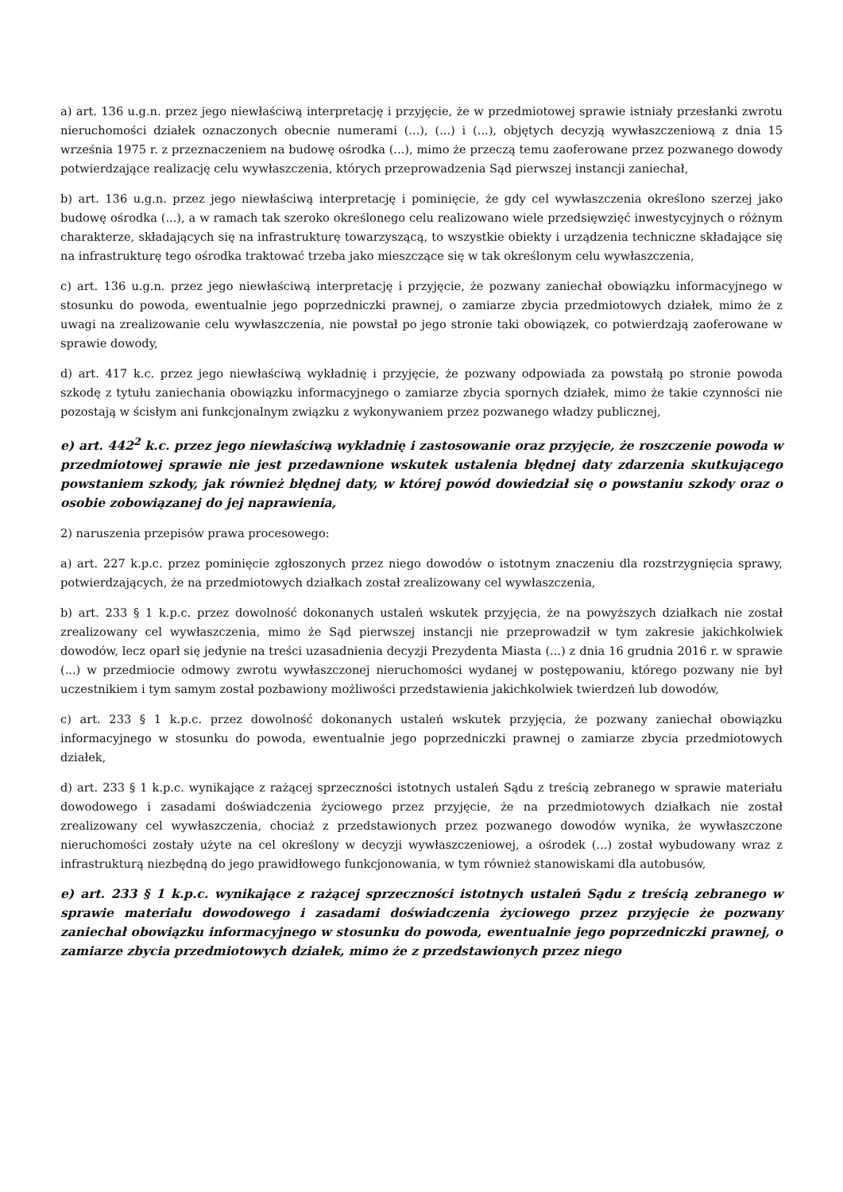a) art. 136 u.g.n. przez jego niewłaściwą interpretację i przyjęcie, że w przedmiotowej sprawie istniały przesłanki zwrotu nieruchomości działek oznaczonych obecnie numerami (...), (...) i (...), objętych decyzją wywłaszczeniową z dnia 15 września 1975 r. z przeznaczeniem na budowę ośrodka (...), mimo że przeczą temu zaoferowane przez pozwanego dowody potwierdzające realizację celu wywłaszczenia, których przeprowadzenia Sąd pierwszej instancji zaniechał,
b) art. 136 u.g.n. przez jego niewłaściwą interpretację i pominięcie, że gdy cel wywłaszczenia określono szerzej jako budowę ośrodka (...), a w ramach tak szeroko określonego celu realizowano wiele przedsięwzięć inwestycyjnych o różnym charakterze, składających się na infrastrukturę towarzyszącą, to wszystkie obiekty i urządzenia techniczne składające się na infrastrukturę tego ośrodka traktować trzeba jako mieszczące się w tak określonym celu wywłaszczenia,
c) art. 136 u.g.n. przez jego niewłaściwą interpretację i przyjęcie, że pozwany zaniechał obowiązku informacyjnego w stosunku do powoda, ewentualnie jego poprzedniczki prawnej, o zamiarze zbycia przedmiotowych działek, mimo że z uwagi na zrealizowanie celu wywłaszczenia, nie powstał po jego stronie taki obowiązek, co potwierdzają zaoferowane w sprawie dowody,
d) art. 417 k.c. przez jego niewłaściwą wykładnię i przyjęcie, że pozwany odpowiada za powstałą po stronie powoda szkodę z tytułu zaniechania obowiązku informacyjnego o zamiarze zbycia spornych działek, mimo że takie czynności nie pozostają w ścisłym ani funkcjonalnym związku z wykonywaniem przez pozwanego władzy publicznej,
e) art. 442<sup>2</sup> k.c. przez jego niewłaściwą wykładnię i zastosowanie oraz przyjęcie, że roszczenie powoda w przedmiotowej sprawie nie jest przedawnione wskutek ustalenia błędnej daty zdarzenia skutkującego powstaniem szkody, jak również błędnej daty, w której powód dowiedział się o powstaniu szkody oraz o osobie zobowiązanej do jej naprawienia,
2) naruszenia przepisów prawa procesowego:
a) art. 227 k.p.c. przez pominięcie zgłoszonych przez niego dowodów o istotnym znaczeniu dla rozstrzygnięcia sprawy, potwierdzających, że na przedmiotowych działkach został zrealizowany cel wywłaszczenia,
b) art. 233 § 1 k.p.c. przez dowolność dokonanych ustaleń wskutek przyjęcia, że na powyższych działkach nie został zrealizowany cel wywłaszczenia, mimo że Sąd pierwszej instancji nie przeprowadził w tym zakresie jakichkolwiek dowodów, lecz oparł się jedynie na treści uzasadnienia decyzji Prezydenta Miasta (...) z dnia 16 grudnia 2016 r. w sprawie (...) w przedmiocie odmowy zwrotu wywłaszczonej nieruchomości wydanej w postępowaniu, którego pozwany nie był uczestnikiem i tym samym został pozbawiony możliwości przedstawienia jakichkolwiek twierdzeń lub dowodów,
c) art. 233 § 1 k.p.c. przez dowolność dokonanych ustaleń wskutek przyjęcia, że pozwany zaniechał obowiązku informacyjnego w stosunku do powoda, ewentualnie jego poprzedniczki prawnej o zamiarze zbycia przedmiotowych działek,
d) art. 233 § 1 k.p.c. wynikające z rażącej sprzeczności istotnych ustaleń Sądu z treścią zebranego w sprawie materiału dowodowego i zasadami doświadczenia życiowego przez przyjęcie, że na przedmiotowych działkach nie został zrealizowany cel wywłaszczenia, chociaż z przedstawionych przez pozwanego dowodów wynika, że wywłaszczone nieruchomości zostały użyte na cel określony w decyzji wywłaszczeniowej, a ośrodek (...) został wybudowany wraz z infrastrukturą niezbędną do jego prawidłowego funkcjonowania, w tym również stanowiskami dla autobusów,
e) art. 233 § 1 k.p.c. wynikające z rażącej sprzeczności istotnych ustaleń Sądu z treścią zebranego w sprawie materiału dowodowego i zasadami doświadczenia życiowego przez przyjęcie że pozwany zaniechał obowiązku informacyjnego w stosunku do powoda, ewentualnie jego poprzedniczki prawnej, o zamiarze zbycia przedmiotowych działek, mimo że z przedstawionych przez niego